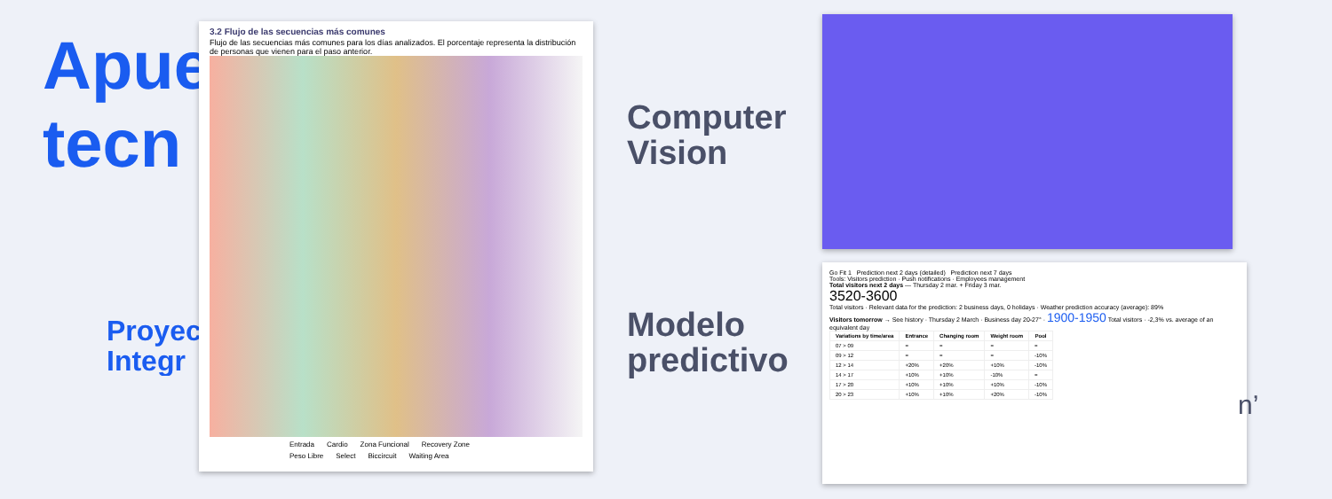Apue
tecn
Proyec
Integr
3.2 Flujo de las secuencias más comunes
Flujo de las secuencias más comunes para los días analizados. El porcentaje representa la distribución de personas que vienen para el paso anterior.
Entrada Cardio Zona Funcional Recovery Zone Peso Libre Select Biccircuit Waiting Area
Computer
Vision
Modelo
predictivo
Go Fit 1 Prediction next 2 days (detailed) Prediction next 7 days
Tools: Visitors prediction · Push notifications · Employees management
Total visitors next 2 days — Thursday 2 mar. + Friday 3 mar.
3520-3600
Total visitors · Relevant data for the prediction: 2 business days, 0 holidays · Weather prediction accuracy (average): 89%
Visitors tomorrow → See history · Thursday 2 March · Business day 20-27° · 1900-1950 Total visitors · -2,3% vs. average of an equivalent day
| Variations by time/area | Entrance | Changing room | Weight room | Pool |
| --- | --- | --- | --- | --- |
| 07 > 09 | = | = | = | = |
| 09 > 12 | = | = | = | -10% |
| 12 > 14 | +20% | +20% | +10% | -10% |
| 14 > 17 | +10% | +10% | -10% | = |
| 17 > 20 | +10% | +10% | +10% | -10% |
| 20 > 23 | +10% | +10% | +20% | -10% |
n’